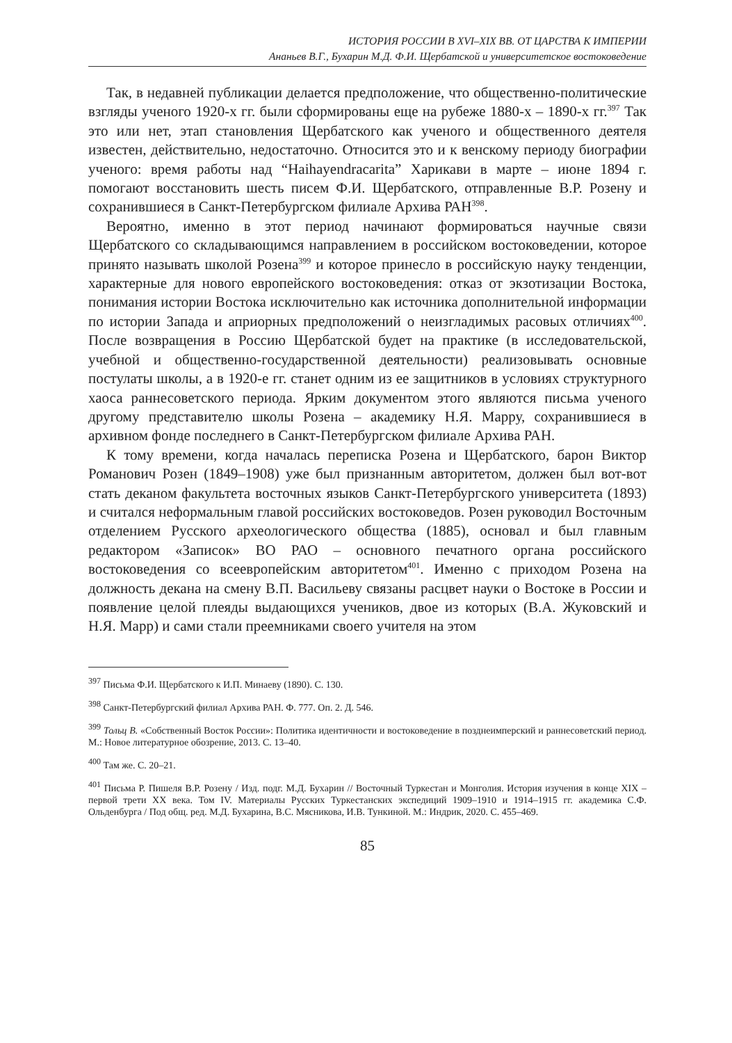ИСТОРИЯ РОССИИ В XVI–XIX ВВ. ОТ ЦАРСТВА К ИМПЕРИИ
Ананьев В.Г., Бухарин М.Д. Ф.И. Щербатской и университетское востоковедение
Так, в недавней публикации делается предположение, что общественно-политические взгляды ученого 1920-х гг. были сформированы еще на рубеже 1880-х – 1890-х гг.<sup>397</sup> Так это или нет, этап становления Щербатского как ученого и общественного деятеля известен, действительно, недостаточно. Относится это и к венскому периоду биографии ученого: время работы над “Haihayendracarita” Харикави в марте – июне 1894 г. помогают восстановить шесть писем Ф.И. Щербатского, отправленные В.Р. Розену и сохранившиеся в Санкт-Петербургском филиале Архива РАН<sup>398</sup>.
Вероятно, именно в этот период начинают формироваться научные связи Щербатского со складывающимся направлением в российском востоковедении, которое принято называть школой Розена<sup>399</sup> и которое принесло в российскую науку тенденции, характерные для нового европейского востоковедения: отказ от экзотизации Востока, понимания истории Востока исключительно как источника дополнительной информации по истории Запада и априорных предположений о неизгладимых расовых отличиях<sup>400</sup>. После возвращения в Россию Щербатской будет на практике (в исследовательской, учебной и общественно-государственной деятельности) реализовывать основные постулаты школы, а в 1920-е гг. станет одним из ее защитников в условиях структурного хаоса раннесоветского периода. Ярким документом этого являются письма ученого другому представителю школы Розена – академику Н.Я. Марру, сохранившиеся в архивном фонде последнего в Санкт-Петербургском филиале Архива РАН.
К тому времени, когда началась переписка Розена и Щербатского, барон Виктор Романович Розен (1849–1908) уже был признанным авторитетом, должен был вот-вот стать деканом факультета восточных языков Санкт-Петербургского университета (1893) и считался неформальным главой российских востоковедов. Розен руководил Восточным отделением Русского археологического общества (1885), основал и был главным редактором «Записок» ВО РАО – основного печатного органа российского востоковедения со всеевропейским авторитетом<sup>401</sup>. Именно с приходом Розена на должность декана на смену В.П. Васильеву связаны расцвет науки о Востоке в России и появление целой плеяды выдающихся учеников, двое из которых (В.А. Жуковский и Н.Я. Марр) и сами стали преемниками своего учителя на этом
<sup>397</sup> Письма Ф.И. Щербатского к И.П. Минаеву (1890). С. 130.
<sup>398</sup> Санкт-Петербургский филиал Архива РАН. Ф. 777. Оп. 2. Д. 546.
<sup>399</sup> Тольц В. «Собственный Восток России»: Политика идентичности и востоковедение в позднеимперский и раннесоветский период. М.: Новое литературное обозрение, 2013. С. 13–40.
<sup>400</sup> Там же. С. 20–21.
<sup>401</sup> Письма Р. Пишеля В.Р. Розену / Изд. подг. М.Д. Бухарин // Восточный Туркестан и Монголия. История изучения в конце XIX – первой трети XX века. Том IV. Материалы Русских Туркестанских экспедиций 1909–1910 и 1914–1915 гг. академика С.Ф. Ольденбурга / Под общ. ред. М.Д. Бухарина, В.С. Мясникова, И.В. Тункиной. М.: Индрик, 2020. С. 455–469.
85